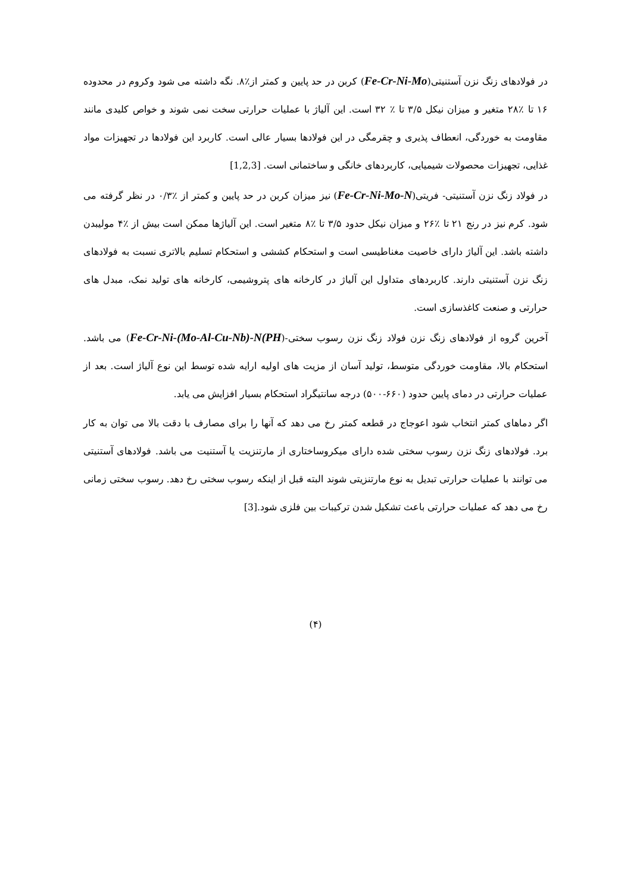در فولادهای زنگ نزن آستنیتی(Fe-Cr-Ni-Mo) کربن در حد پایین و کمتر از٪۸. نگه داشته می شود وکروم در محدوده ۱۶ تا ٪۲۸ متغیر و میزان نیکل ۳/۵ تا ٪ ۳۲ است. این آلیاژ با عملیات حرارتی سخت نمی شوند و خواص کلیدی مانند مقاومت به خوردگی، انعطاف پذیری و چقرمگی در این فولادها بسیار عالی است. کاربرد این فولادها در تجهیزات مواد غذایی، تجهیزات محصولات شیمیایی، کاربردهای خانگی و ساختمانی است. [1,2,3]
در فولاد زنگ نزن آستنیتی- فریتی(Fe-Cr-Ni-Mo-N) نیز میزان کربن در حد پایین و کمتر از ٪۰/۳ در نظر گرفته می شود. کرم نیز در رنج ۲۱ تا ٪۲۶ و میزان نیکل حدود ۳/۵ تا ٪۸ متغیر است. این آلیاژها ممکن است بیش از ٪۴ مولیبدن داشته باشد. این آلیاژ دارای خاصیت مغناطیسی است و استحکام کششی و استحکام تسلیم بالاتری نسبت به فولادهای زنگ نزن آستنیتی دارند. کاربردهای متداول این آلیاژ در کارخانه های پتروشیمی، کارخانه های تولید نمک، مبدل های حرارتی و صنعت کاغذسازی است.
آخرین گروه از فولادهای زنگ نزن فولاد زنگ نزن رسوب سختی-Fe-Cr-Ni-(Mo-Al-Cu-Nb)-N(PH)) می باشد. استحکام بالا، مقاومت خوردگی متوسط، تولید آسان از مزیت های اولیه ارایه شده توسط این نوع آلیاژ است. بعد از عملیات حرارتی در دمای پایین حدود (۶۶۰-۵۰۰) درجه سانتیگراد استحکام بسیار افزایش می یابد.
اگر دماهای کمتر انتخاب شود اعوجاج در قطعه کمتر رخ می دهد که آنها را برای مصارف با دقت بالا می توان به کار برد. فولادهای زنگ نزن رسوب سختی شده دارای میکروساختاری از مارتنزیت یا آستنیت می باشد. فولادهای آستنیتی می توانند با عملیات حرارتی تبدیل به نوع مارتنزیتی شوند البته قبل از اینکه رسوب سختی رخ دهد. رسوب سختی زمانی رخ می دهد که عملیات حرارتی باعث تشکیل شدن ترکیبات بین فلزی شود.[3]
(۴)